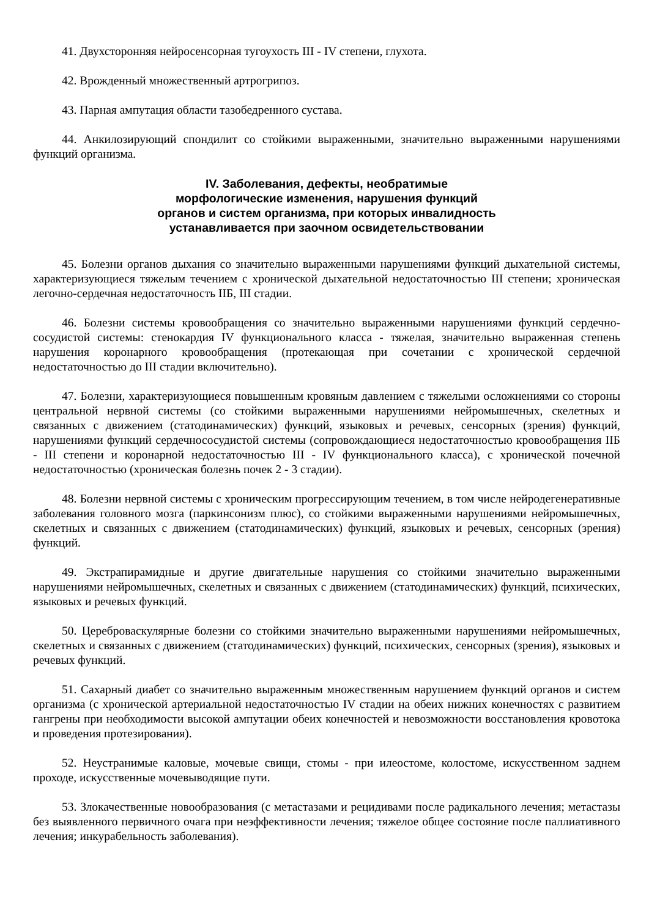41. Двухсторонняя нейросенсорная тугоухость III - IV степени, глухота.
42. Врожденный множественный артрогрипоз.
43. Парная ампутация области тазобедренного сустава.
44. Анкилозирующий спондилит со стойкими выраженными, значительно выраженными нарушениями функций организма.
IV. Заболевания, дефекты, необратимые
морфологические изменения, нарушения функций
органов и систем организма, при которых инвалидность
устанавливается при заочном освидетельствовании
45. Болезни органов дыхания со значительно выраженными нарушениями функций дыхательной системы, характеризующиеся тяжелым течением с хронической дыхательной недостаточностью III степени; хроническая легочно-сердечная недостаточность IIБ, III стадии.
46. Болезни системы кровообращения со значительно выраженными нарушениями функций сердечно-сосудистой системы: стенокардия IV функционального класса - тяжелая, значительно выраженная степень нарушения коронарного кровообращения (протекающая при сочетании с хронической сердечной недостаточностью до III стадии включительно).
47. Болезни, характеризующиеся повышенным кровяным давлением с тяжелыми осложнениями со стороны центральной нервной системы (со стойкими выраженными нарушениями нейромышечных, скелетных и связанных с движением (статодинамических) функций, языковых и речевых, сенсорных (зрения) функций, нарушениями функций сердечнососудистой системы (сопровождающиеся недостаточностью кровообращения IIБ - III степени и коронарной недостаточностью III - IV функционального класса), с хронической почечной недостаточностью (хроническая болезнь почек 2 - 3 стадии).
48. Болезни нервной системы с хроническим прогрессирующим течением, в том числе нейродегенеративные заболевания головного мозга (паркинсонизм плюс), со стойкими выраженными нарушениями нейромышечных, скелетных и связанных с движением (статодинамических) функций, языковых и речевых, сенсорных (зрения) функций.
49. Экстрапирамидные и другие двигательные нарушения со стойкими значительно выраженными нарушениями нейромышечных, скелетных и связанных с движением (статодинамических) функций, психических, языковых и речевых функций.
50. Цереброваскулярные болезни со стойкими значительно выраженными нарушениями нейромышечных, скелетных и связанных с движением (статодинамических) функций, психических, сенсорных (зрения), языковых и речевых функций.
51. Сахарный диабет со значительно выраженным множественным нарушением функций органов и систем организма (с хронической артериальной недостаточностью IV стадии на обеих нижних конечностях с развитием гангрены при необходимости высокой ампутации обеих конечностей и невозможности восстановления кровотока и проведения протезирования).
52. Неустранимые каловые, мочевые свищи, стомы - при илеостоме, колостоме, искусственном заднем проходе, искусственные мочевыводящие пути.
53. Злокачественные новообразования (с метастазами и рецидивами после радикального лечения; метастазы без выявленного первичного очага при неэффективности лечения; тяжелое общее состояние после паллиативного лечения; инкурабельность заболевания).